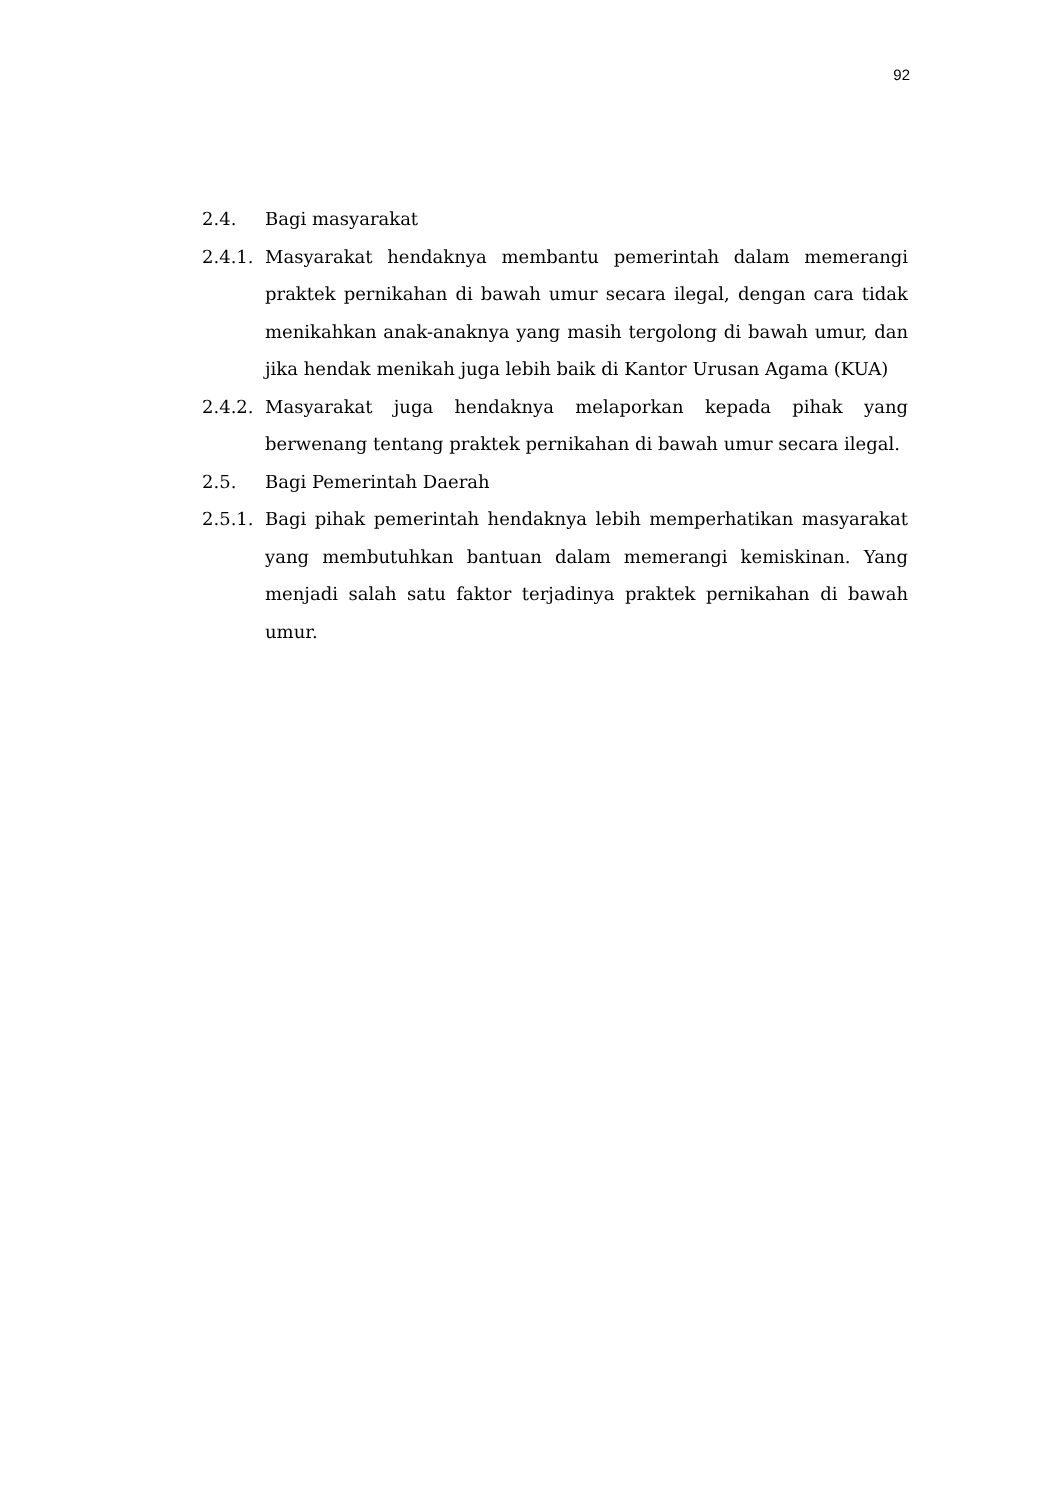92
2.4. Bagi masyarakat
2.4.1.
Masyarakat hendaknya membantu pemerintah dalam memerangi praktek pernikahan di bawah umur secara ilegal, dengan cara tidak menikahkan anak-anaknya yang masih tergolong di bawah umur, dan jika hendak menikah juga lebih baik di Kantor Urusan Agama (KUA)
2.4.2.
Masyarakat juga hendaknya melaporkan kepada pihak yang berwenang tentang praktek pernikahan di bawah umur secara ilegal.
2.5. Bagi Pemerintah Daerah
2.5.1.
Bagi pihak pemerintah hendaknya lebih memperhatikan masyarakat yang membutuhkan bantuan dalam memerangi kemiskinan. Yang menjadi salah satu faktor terjadinya praktek pernikahan di bawah umur.